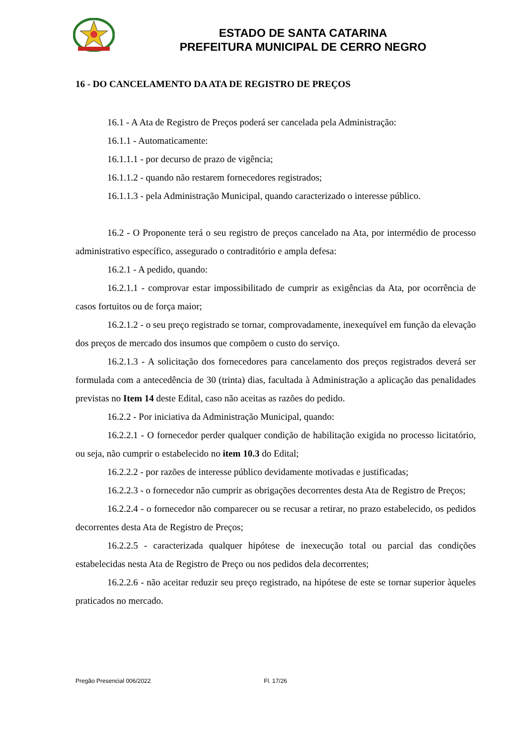ESTADO DE SANTA CATARINA
PREFEITURA MUNICIPAL DE CERRO NEGRO
16 - DO CANCELAMENTO DA ATA DE REGISTRO DE PREÇOS
16.1 - A Ata de Registro de Preços poderá ser cancelada pela Administração:
16.1.1 - Automaticamente:
16.1.1.1 - por decurso de prazo de vigência;
16.1.1.2 - quando não restarem fornecedores registrados;
16.1.1.3 - pela Administração Municipal, quando caracterizado o interesse público.
16.2 - O Proponente terá o seu registro de preços cancelado na Ata, por intermédio de processo administrativo específico, assegurado o contraditório e ampla defesa:
16.2.1 - A pedido, quando:
16.2.1.1 - comprovar estar impossibilitado de cumprir as exigências da Ata, por ocorrência de casos fortuitos ou de força maior;
16.2.1.2 - o seu preço registrado se tornar, comprovadamente, inexequível em função da elevação dos preços de mercado dos insumos que compõem o custo do serviço.
16.2.1.3 - A solicitação dos fornecedores para cancelamento dos preços registrados deverá ser formulada com a antecedência de 30 (trinta) dias, facultada à Administração a aplicação das penalidades previstas no Item 14 deste Edital, caso não aceitas as razões do pedido.
16.2.2 - Por iniciativa da Administração Municipal, quando:
16.2.2.1 - O fornecedor perder qualquer condição de habilitação exigida no processo licitatório, ou seja, não cumprir o estabelecido no item 10.3 do Edital;
16.2.2.2 - por razões de interesse público devidamente motivadas e justificadas;
16.2.2.3 - o fornecedor não cumprir as obrigações decorrentes desta Ata de Registro de Preços;
16.2.2.4 - o fornecedor não comparecer ou se recusar a retirar, no prazo estabelecido, os pedidos decorrentes desta Ata de Registro de Preços;
16.2.2.5 - caracterizada qualquer hipótese de inexecução total ou parcial das condições estabelecidas nesta Ata de Registro de Preço ou nos pedidos dela decorrentes;
16.2.2.6 - não aceitar reduzir seu preço registrado, na hipótese de este se tornar superior àqueles praticados no mercado.
Pregão Presencial 006/2022 Fl. 17/26